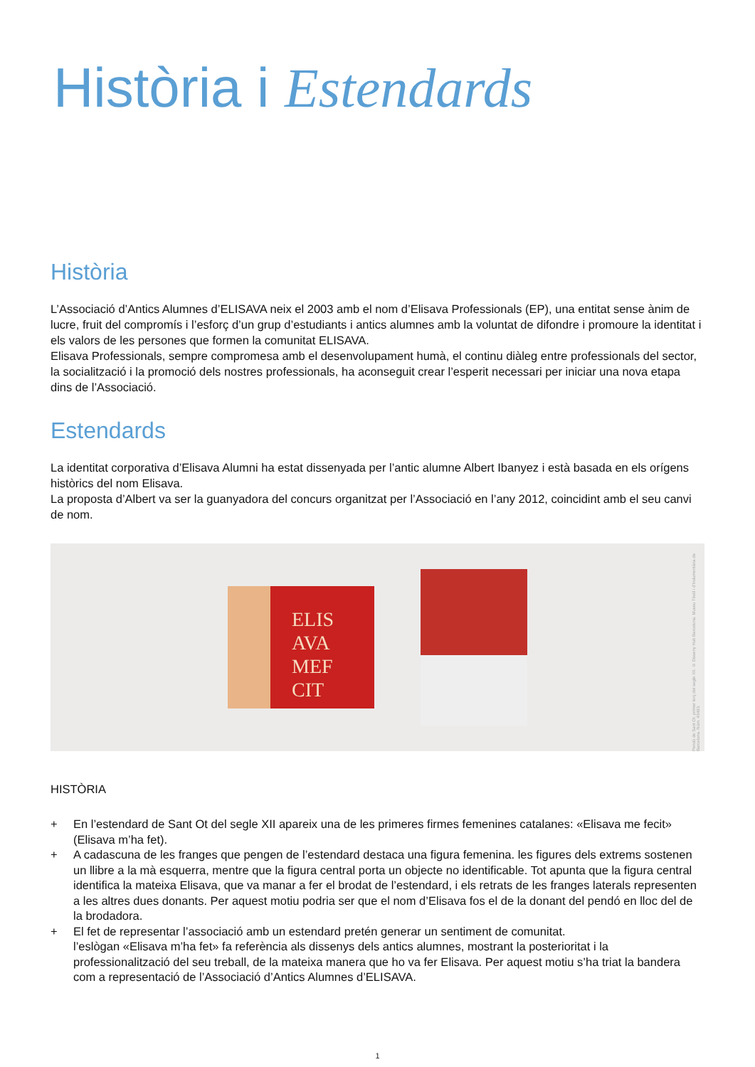Història i Estendards
Història
L’Associació d’Antics Alumnes d’ELISAVA neix el 2003 amb el nom d’Elisava Professionals (EP), una entitat sense ànim de lucre, fruit del compromís i l’esforç d’un grup d’estudiants i antics alumnes amb la voluntat de difondre i promoure la identitat i els valors de les persones que formen la comunitat ELISAVA.
Elisava Professionals, sempre compromesa amb el desenvolupament humà, el continu diàleg entre professionals del sector, la socialització i la promoció dels nostres professionals, ha aconseguit crear l’esperit necessari per iniciar una nova etapa dins de l’Associació.
Estendards
La identitat corporativa d’Elisava Alumni ha estat dissenyada per l’antic alumne Albert Ibanyez i està basada en els orígens històrics del nom Elisava.
La proposta d’Albert va ser la guanyadora del concurs organitzat per l’Associació en l’any 2012, coincidint amb el seu canvi de nom.
ELIS
AVA
MEF
CIT
Pendó de Sant Ot. primer terç del segle XII. © Disseny Hub Barcelona. Museu Tèxtil i d’Indumentària de Barcelona. Núm. 46493.
HISTÒRIA
+ En l’estendard de Sant Ot del segle XII apareix una de les primeres firmes femenines catalanes: «Elisava me fecit» (Elisava m’ha fet).
+ A cadascuna de les franges que pengen de l’estendard destaca una figura femenina. les figures dels extrems sostenen un llibre a la mà esquerra, mentre que la figura central porta un objecte no identificable. Tot apunta que la figura central identifica la mateixa Elisava, que va manar a fer el brodat de l’estendard, i els retrats de les franges laterals representen a les altres dues donants. Per aquest motiu podria ser que el nom d’Elisava fos el de la donant del pendó en lloc del de la brodadora.
+ El fet de representar l’associació amb un estendard pretén generar un sentiment de comunitat.
l’eslògan «Elisava m’ha fet» fa referència als dissenys dels antics alumnes, mostrant la posterioritat i la professionalització del seu treball, de la mateixa manera que ho va fer Elisava. Per aquest motiu s’ha triat la bandera com a representació de l’Associació d’Antics Alumnes d’ELISAVA.
1